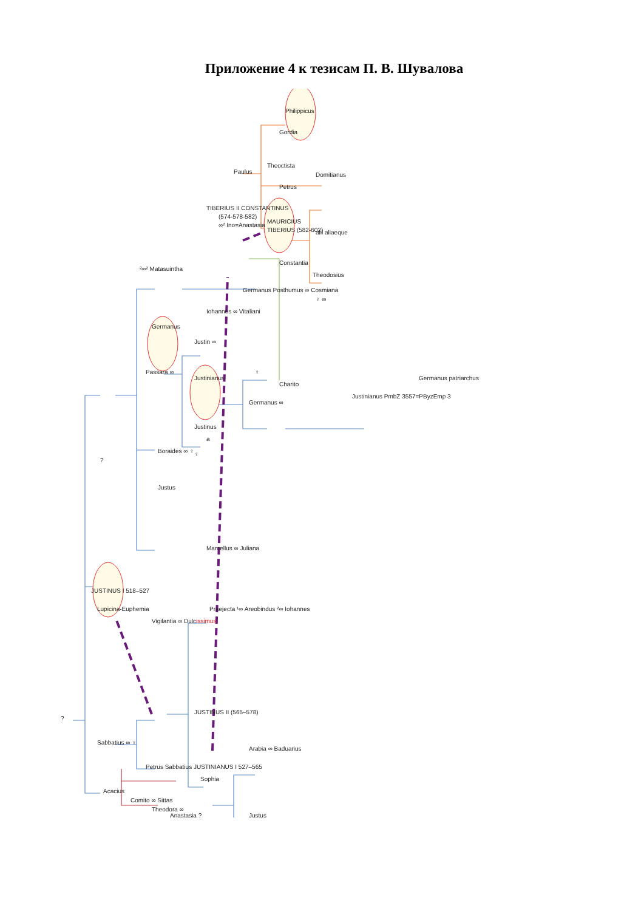Приложение 4 к тезисам П. В. Шувалова
Philippicus
Gordia
Paulus
Theoctista
Petrus
Domitianus
TIBERIUS II CONSTANTINUS
(574-578-582)
∞² Ino=Anastasia
MAURICIUS
TIBERIUS (582-602)
alii aliaeque
Constantia
Theodosius
²∞² Matasuintha
Germanus Posthumus ∞ Cosmiana
♀ ∞
Iohannes ∞ Vitaliani
Germanus
Justin ∞
Passara ∞
Justinianus
♀
Charito
Germanus ∞
Justinianus PmbZ 3557=PByzEmp 3
Germanus patriarchus
Justinus
a
Boraides ∞ ♀
♀
?
Justus
Marcellus ∞ Juliana
JUSTINUS I 518–527
Lupicina-Euphemia
Vigilantia ∞ Dulcissimus
Praejecta ¹∞ Areobindus ²∞ Iohannes
?
JUSTINUS II (565–578)
Sabbatius ∞ ♀
Arabia ∞ Baduarius
Petrus Sabbatius JUSTINIANUS I 527–565
Sophia
Justus
Acacius
Comito ∞ Sittas
Theodora ∞
Anastasia ?